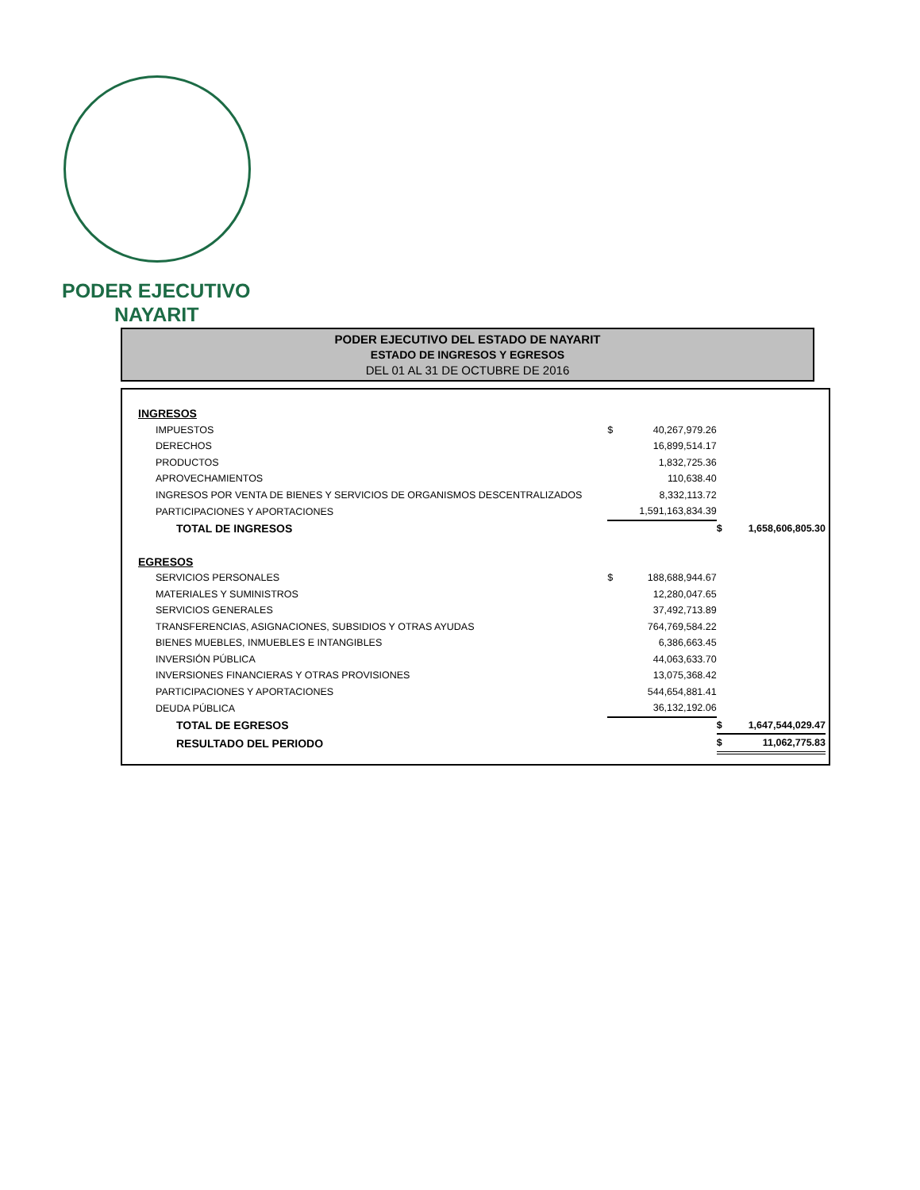PODER EJECUTIVO
NAYARIT
PODER EJECUTIVO DEL ESTADO DE NAYARIT
ESTADO DE INGRESOS Y EGRESOS
DEL 01 AL 31 DE OCTUBRE DE 2016
| INGRESOS | | | | |
| IMPUESTOS | $ | 40,267,979.26 | | |
| DERECHOS | | 16,899,514.17 | | |
| PRODUCTOS | | 1,832,725.36 | | |
| APROVECHAMIENTOS | | 110,638.40 | | |
| INGRESOS POR VENTA DE BIENES Y SERVICIOS DE ORGANISMOS DESCENTRALIZADOS | | 8,332,113.72 | | |
| PARTICIPACIONES Y APORTACIONES | | 1,591,163,834.39 | | |
| TOTAL DE INGRESOS | | | $ | 1,658,606,805.30 |
| EGRESOS | | | | |
| SERVICIOS PERSONALES | $ | 188,688,944.67 | | |
| MATERIALES Y SUMINISTROS | | 12,280,047.65 | | |
| SERVICIOS GENERALES | | 37,492,713.89 | | |
| TRANSFERENCIAS, ASIGNACIONES, SUBSIDIOS Y OTRAS AYUDAS | | 764,769,584.22 | | |
| BIENES MUEBLES, INMUEBLES E INTANGIBLES | | 6,386,663.45 | | |
| INVERSIÓN PÚBLICA | | 44,063,633.70 | | |
| INVERSIONES FINANCIERAS Y OTRAS PROVISIONES | | 13,075,368.42 | | |
| PARTICIPACIONES Y APORTACIONES | | 544,654,881.41 | | |
| DEUDA PÚBLICA | | 36,132,192.06 | | |
| TOTAL DE EGRESOS | | | $ | 1,647,544,029.47 |
| RESULTADO DEL PERIODO | | | $ | 11,062,775.83 |